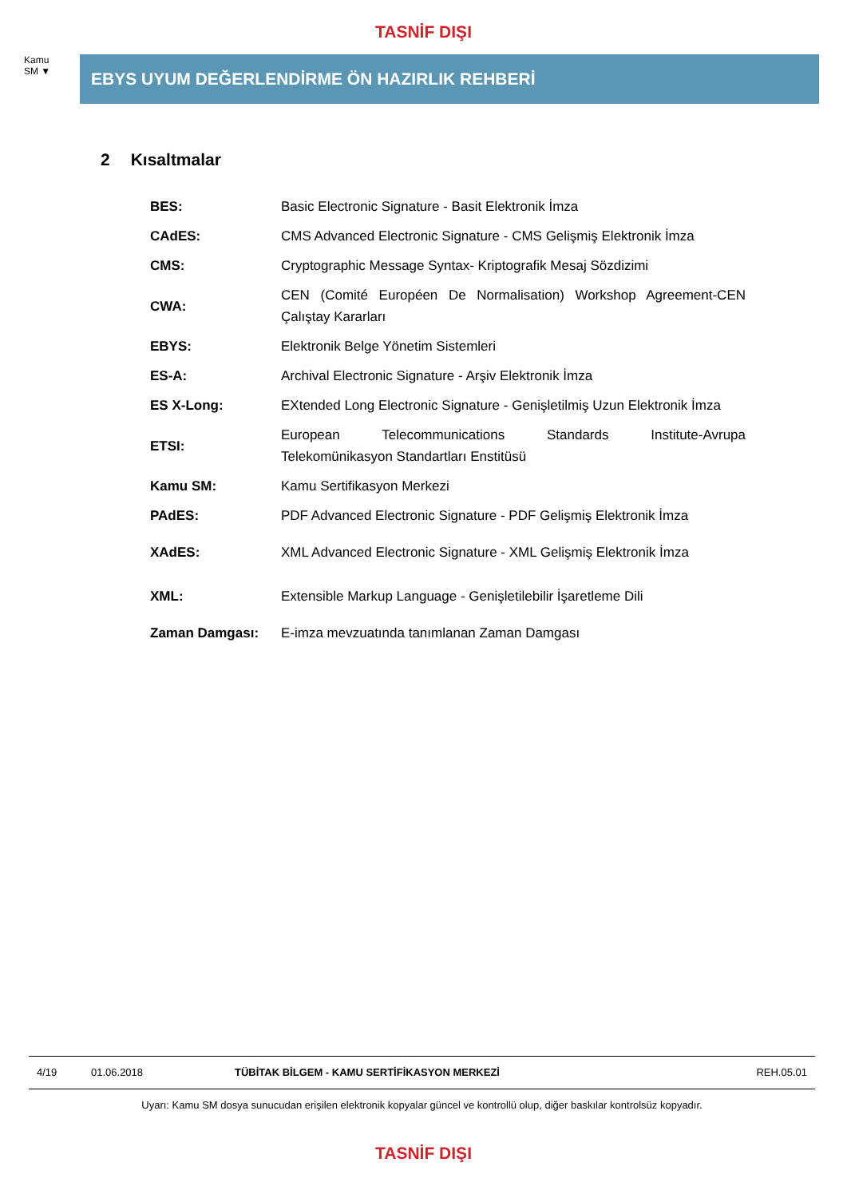TASNİF DIŞI
Kamu
SM ▼
EBYS UYUM DEĞERLENDİRME ÖN HAZIRLIK REHBERİ
2 Kısaltmalar
| BES: | Basic Electronic Signature - Basit Elektronik İmza |
| CAdES: | CMS Advanced Electronic Signature - CMS Gelişmiş Elektronik İmza |
| CMS: | Cryptographic Message Syntax- Kriptografik Mesaj Sözdizimi |
| CWA: | CEN (Comité Européen De Normalisation) Workshop Agreement-CEN Çalıştay Kararları |
| EBYS: | Elektronik Belge Yönetim Sistemleri |
| ES-A: | Archival Electronic Signature - Arşiv Elektronik İmza |
| ES X-Long: | EXtended Long Electronic Signature - Genişletilmiş Uzun Elektronik İmza |
| ETSI: | European Telecommunications Standards Institute-Avrupa Telekomünikasyon Standartları Enstitüsü |
| Kamu SM: | Kamu Sertifikasyon Merkezi |
| PAdES: | PDF Advanced Electronic Signature - PDF Gelişmiş Elektronik İmza |
| XAdES: | XML Advanced Electronic Signature - XML Gelişmiş Elektronik İmza |
| XML: | Extensible Markup Language - Genişletilebilir İşaretleme Dili |
| Zaman Damgası: | E-imza mevzuatında tanımlanan Zaman Damgası |
4/19 01.06.2018 TÜBİTAK BİLGEM - KAMU SERTİFİKASYON MERKEZİ REH.05.01
Uyarı: Kamu SM dosya sunucudan erişilen elektronik kopyalar güncel ve kontrollü olup, diğer baskılar kontrolsüz kopyadır.
TASNİF DIŞI